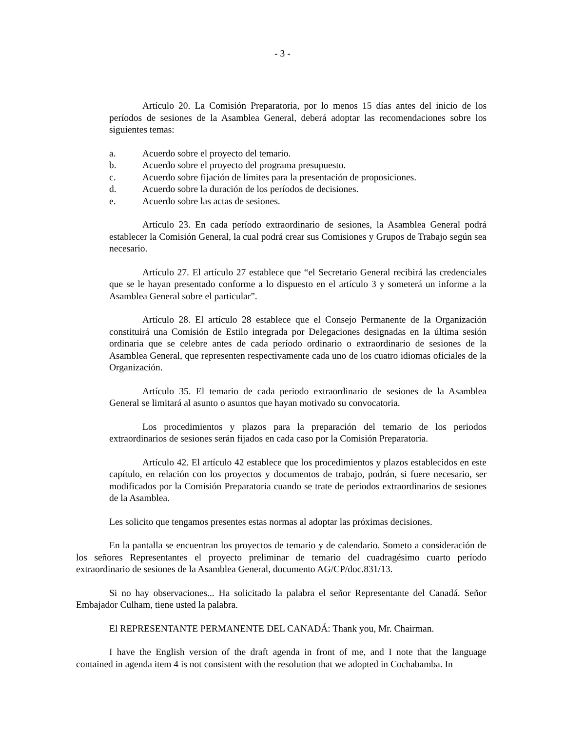- 3 -
Artículo 20. La Comisión Preparatoria, por lo menos 15 días antes del inicio de los períodos de sesiones de la Asamblea General, deberá adoptar las recomendaciones sobre los siguientes temas:
a. Acuerdo sobre el proyecto del temario.
b. Acuerdo sobre el proyecto del programa presupuesto.
c. Acuerdo sobre fijación de límites para la presentación de proposiciones.
d. Acuerdo sobre la duración de los períodos de decisiones.
e. Acuerdo sobre las actas de sesiones.
Artículo 23. En cada período extraordinario de sesiones, la Asamblea General podrá establecer la Comisión General, la cual podrá crear sus Comisiones y Grupos de Trabajo según sea necesario.
Artículo 27. El artículo 27 establece que “el Secretario General recibirá las credenciales que se le hayan presentado conforme a lo dispuesto en el artículo 3 y someterá un informe a la Asamblea General sobre el particular”.
Artículo 28. El artículo 28 establece que el Consejo Permanente de la Organización constituirá una Comisión de Estilo integrada por Delegaciones designadas en la última sesión ordinaria que se celebre antes de cada período ordinario o extraordinario de sesiones de la Asamblea General, que representen respectivamente cada uno de los cuatro idiomas oficiales de la Organización.
Artículo 35. El temario de cada periodo extraordinario de sesiones de la Asamblea General se limitará al asunto o asuntos que hayan motivado su convocatoria.
Los procedimientos y plazos para la preparación del temario de los periodos extraordinarios de sesiones serán fijados en cada caso por la Comisión Preparatoria.
Artículo 42. El artículo 42 establece que los procedimientos y plazos establecidos en este capítulo, en relación con los proyectos y documentos de trabajo, podrán, si fuere necesario, ser modificados por la Comisión Preparatoria cuando se trate de periodos extraordinarios de sesiones de la Asamblea.
Les solicito que tengamos presentes estas normas al adoptar las próximas decisiones.
En la pantalla se encuentran los proyectos de temario y de calendario. Someto a consideración de los señores Representantes el proyecto preliminar de temario del cuadragésimo cuarto período extraordinario de sesiones de la Asamblea General, documento AG/CP/doc.831/13.
Si no hay observaciones... Ha solicitado la palabra el señor Representante del Canadá. Señor Embajador Culham, tiene usted la palabra.
El REPRESENTANTE PERMANENTE DEL CANADÁ: Thank you, Mr. Chairman.
I have the English version of the draft agenda in front of me, and I note that the language contained in agenda item 4 is not consistent with the resolution that we adopted in Cochabamba. In